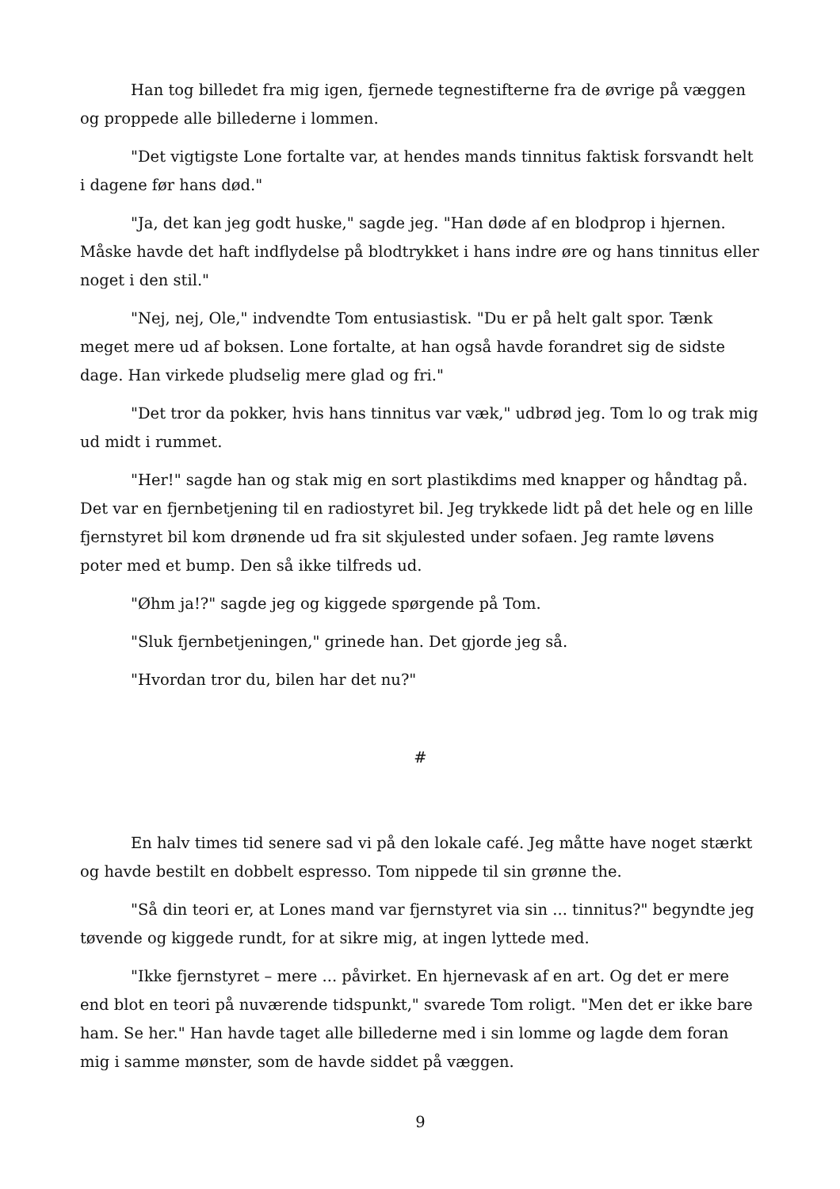Han tog billedet fra mig igen, fjernede tegnestifterne fra de øvrige på væggen og proppede alle billederne i lommen.
"Det vigtigste Lone fortalte var, at hendes mands tinnitus faktisk forsvandt helt i dagene før hans død."
"Ja, det kan jeg godt huske," sagde jeg. "Han døde af en blodprop i hjernen. Måske havde det haft indflydelse på blodtrykket i hans indre øre og hans tinnitus eller noget i den stil."
"Nej, nej, Ole," indvendte Tom entusiastisk. "Du er på helt galt spor. Tænk meget mere ud af boksen. Lone fortalte, at han også havde forandret sig de sidste dage. Han virkede pludselig mere glad og fri."
"Det tror da pokker, hvis hans tinnitus var væk," udbrød jeg. Tom lo og trak mig ud midt i rummet.
"Her!" sagde han og stak mig en sort plastikdims med knapper og håndtag på. Det var en fjernbetjening til en radiostyret bil. Jeg trykkede lidt på det hele og en lille fjernstyret bil kom drønende ud fra sit skjulested under sofaen. Jeg ramte løvens poter med et bump. Den så ikke tilfreds ud.
"Øhm ja!?" sagde jeg og kiggede spørgende på Tom.
"Sluk fjernbetjeningen," grinede han. Det gjorde jeg så.
"Hvordan tror du, bilen har det nu?"
#
En halv times tid senere sad vi på den lokale café. Jeg måtte have noget stærkt og havde bestilt en dobbelt espresso. Tom nippede til sin grønne the.
"Så din teori er, at Lones mand var fjernstyret via sin ... tinnitus?" begyndte jeg tøvende og kiggede rundt, for at sikre mig, at ingen lyttede med.
"Ikke fjernstyret – mere ... påvirket. En hjernevask af en art. Og det er mere end blot en teori på nuværende tidspunkt," svarede Tom roligt. "Men det er ikke bare ham. Se her." Han havde taget alle billederne med i sin lomme og lagde dem foran mig i samme mønster, som de havde siddet på væggen.
9